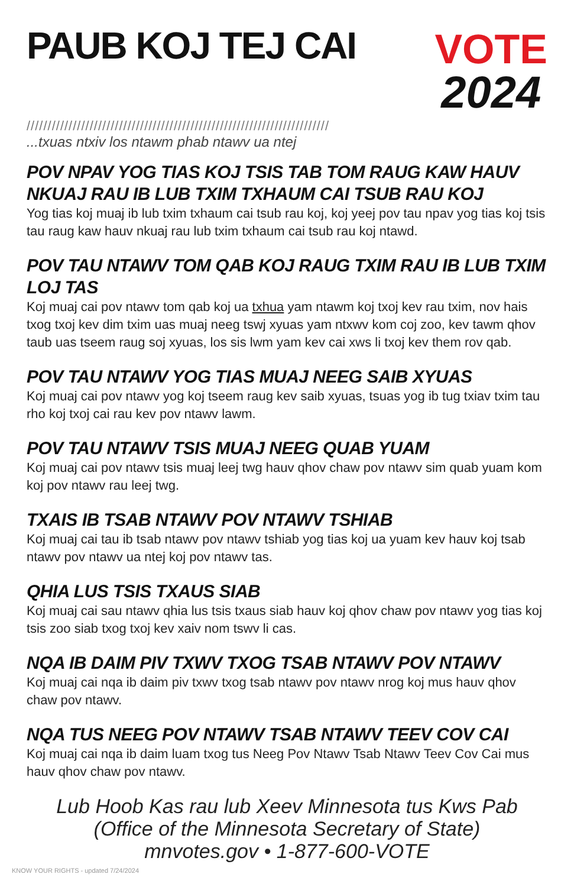PAUB KOJ TEJ CAI
VOTE
2024
////////////////////////////////////////////////////////////////////////
...txuas ntxiv los ntawm phab ntawv ua ntej
POV NPAV YOG TIAS KOJ TSIS TAB TOM RAUG KAW HAUV NKUAJ RAU IB LUB TXIM TXHAUM CAI TSUB RAU KOJ
Yog tias koj muaj ib lub txim txhaum cai tsub rau koj, koj yeej pov tau npav yog tias koj tsis tau raug kaw hauv nkuaj rau lub txim txhaum cai tsub rau koj ntawd.
POV TAU NTAWV TOM QAB KOJ RAUG TXIM RAU IB LUB TXIM LOJ TAS
Koj muaj cai pov ntawv tom qab koj ua txhua yam ntawm koj txoj kev rau txim, nov hais txog txoj kev dim txim uas muaj neeg tswj xyuas yam ntxwv kom coj zoo, kev tawm qhov taub uas tseem raug soj xyuas, los sis lwm yam kev cai xws li txoj kev them rov qab.
POV TAU NTAWV YOG TIAS MUAJ NEEG SAIB XYUAS
Koj muaj cai pov ntawv yog koj tseem raug kev saib xyuas, tsuas yog ib tug txiav txim tau rho koj txoj cai rau kev pov ntawv lawm.
POV TAU NTAWV TSIS MUAJ NEEG QUAB YUAM
Koj muaj cai pov ntawv tsis muaj leej twg hauv qhov chaw pov ntawv sim quab yuam kom koj pov ntawv rau leej twg.
TXAIS IB TSAB NTAWV POV NTAWV TSHIAB
Koj muaj cai tau ib tsab ntawv pov ntawv tshiab yog tias koj ua yuam kev hauv koj tsab ntawv pov ntawv ua ntej koj pov ntawv tas.
QHIA LUS TSIS TXAUS SIAB
Koj muaj cai sau ntawv qhia lus tsis txaus siab hauv koj qhov chaw pov ntawv yog tias koj tsis zoo siab txog txoj kev xaiv nom tswv li cas.
NQA IB DAIM PIV TXWV TXOG TSAB NTAWV POV NTAWV
Koj muaj cai nqa ib daim piv txwv txog tsab ntawv pov ntawv nrog koj mus hauv qhov chaw pov ntawv.
NQA TUS NEEG POV NTAWV TSAB NTAWV TEEV COV CAI
Koj muaj cai nqa ib daim luam txog tus Neeg Pov Ntawv Tsab Ntawv Teev Cov Cai mus hauv qhov chaw pov ntawv.
Lub Hoob Kas rau lub Xeev Minnesota tus Kws Pab
(Office of the Minnesota Secretary of State)
mnvotes.gov • 1-877-600-VOTE
KNOW YOUR RIGHTS - updated 7/24/2024